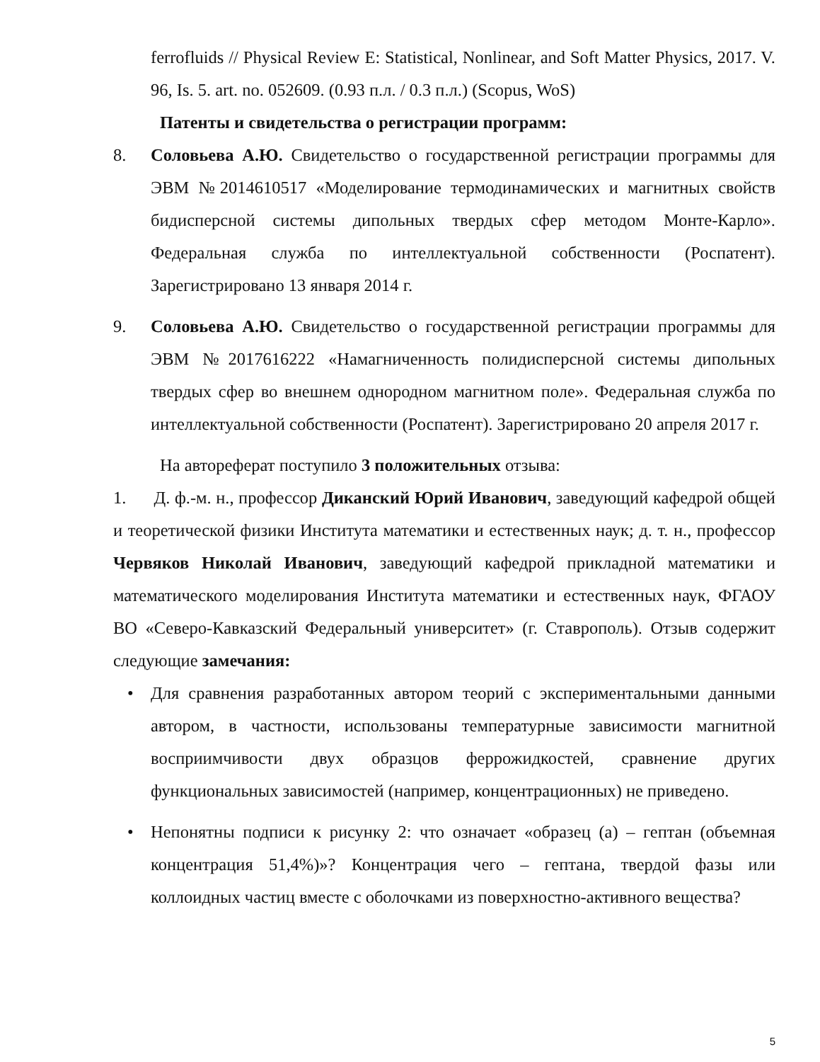ferrofluids // Physical Review E: Statistical, Nonlinear, and Soft Matter Physics, 2017. V. 96, Is. 5. art. no. 052609. (0.93 п.л. / 0.3 п.л.) (Scopus, WoS)
Патенты и свидетельства о регистрации программ:
8. Соловьева А.Ю. Свидетельство о государственной регистрации программы для ЭВМ №2014610517 «Моделирование термодинамических и магнитных свойств бидисперсной системы дипольных твердых сфер методом Монте-Карло». Федеральная служба по интеллектуальной собственности (Роспатент). Зарегистрировано 13 января 2014 г.
9. Соловьева А.Ю. Свидетельство о государственной регистрации программы для ЭВМ №2017616222 «Намагниченность полидисперсной системы дипольных твердых сфер во внешнем однородном магнитном поле». Федеральная служба по интеллектуальной собственности (Роспатент). Зарегистрировано 20 апреля 2017 г.
На автореферат поступило 3 положительных отзыва:
1. Д. ф.-м. н., профессор Диканский Юрий Иванович, заведующий кафедрой общей и теоретической физики Института математики и естественных наук; д. т. н., профессор Червяков Николай Иванович, заведующий кафедрой прикладной математики и математического моделирования Института математики и естественных наук, ФГАОУ ВО «Северо-Кавказский Федеральный университет» (г. Ставрополь). Отзыв содержит следующие замечания:
• Для сравнения разработанных автором теорий с экспериментальными данными автором, в частности, использованы температурные зависимости магнитной восприимчивости двух образцов феррожидкостей, сравнение других функциональных зависимостей (например, концентрационных) не приведено.
• Непонятны подписи к рисунку 2: что означает «образец (а) – гептан (объемная концентрация 51,4%)»? Концентрация чего – гептана, твердой фазы или коллоидных частиц вместе с оболочками из поверхностно-активного вещества?
5